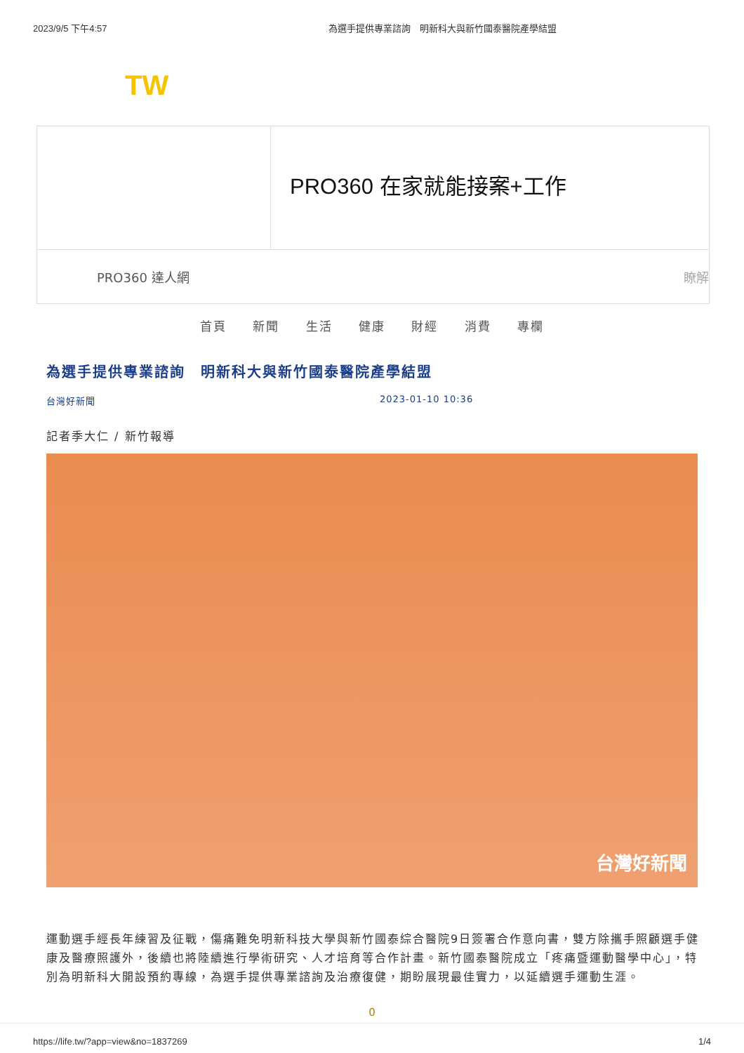2023/9/5 下午4:57 為選手提供專業諮詢　明新科大與新竹國泰醫院產學結盟
TW
PRO360 在家就能接案+工作
PRO360 達人網 瞭解
首頁 新聞 生活 健康 財經 消費 專欄
為選手提供專業諮詢　明新科大與新竹國泰醫院產學結盟
台灣好新聞 2023-01-10 10:36
記者季大仁 / 新竹報導
台灣好新聞
運動選手經長年練習及征戰，傷痛難免明新科技大學與新竹國泰綜合醫院9日簽署合作意向書，雙方除攜手照顧選手健康及醫療照護外，後續也將陸續進行學術研究、人才培育等合作計畫。新竹國泰醫院成立「疼痛暨運動醫學中心」，特別為明新科大開設預約專線，為選手提供專業諮詢及治療復健，期盼展現最佳實力，以延續選手運動生涯。
0
https://life.tw/?app=view&no=1837269 1/4